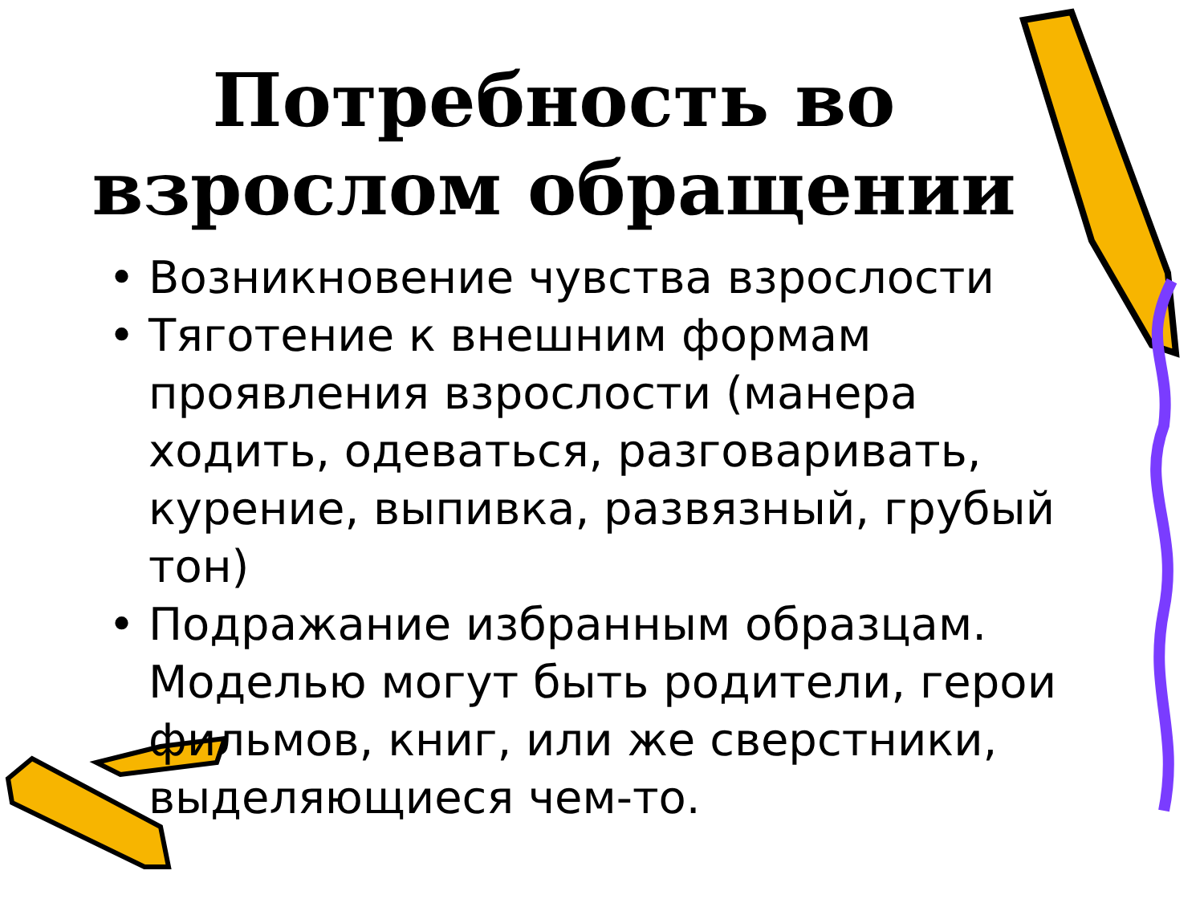Потребность во взрослом обращении
• Возникновение чувства взрослости
• Тяготение к внешним формам проявления взрослости (манера ходить, одеваться, разговаривать, курение, выпивка, развязный, грубый тон)
• Подражание избранным образцам. Моделью могут быть родители, герои фильмов, книг, или же сверстники, выделяющиеся чем-то.